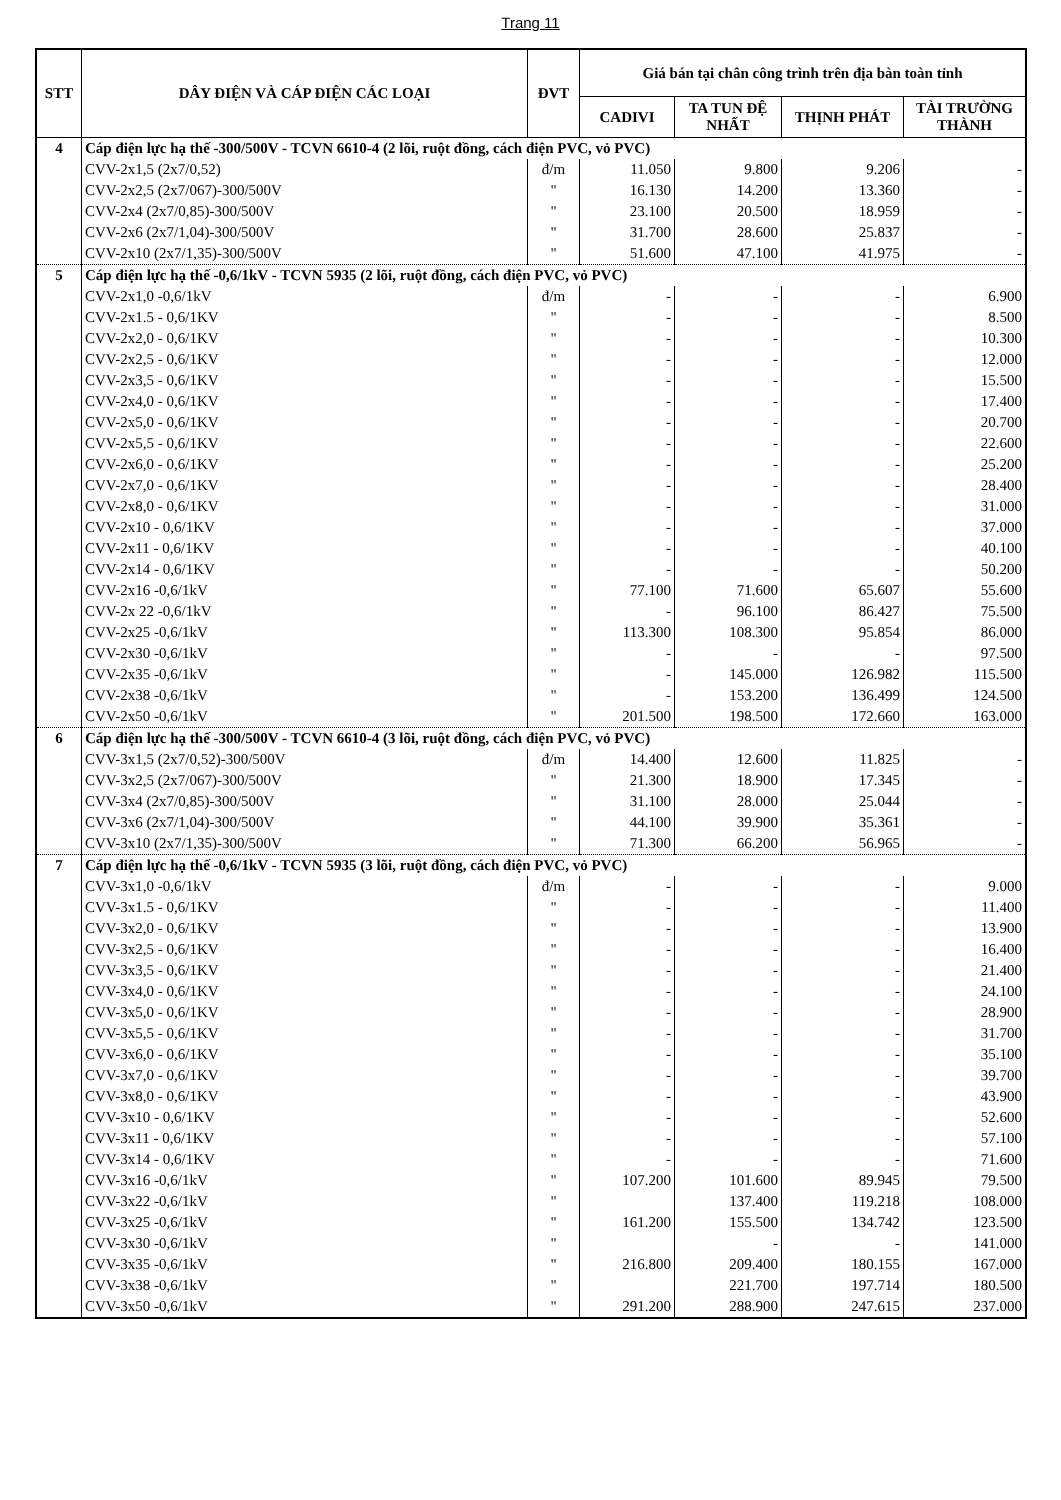Trang 11
| STT | DÂY ĐIỆN VÀ CÁP ĐIỆN CÁC LOẠI | ĐVT | Giá bán tại chân công trình trên địa bàn toàn tỉnh | | | |
| --- | --- | --- | --- | --- | --- | --- |
| | | | CADIVI | TA TUN ĐỆ NHẤT | THỊNH PHÁT | TÀI TRƯỜNG THÀNH |
| 4 | Cáp điện lực hạ thế -300/500V - TCVN 6610-4 (2 lõi, ruột đồng, cách điện PVC, vỏ PVC) | | | | | |
| | CVV-2x1,5 (2x7/0,52) | đ/m | 11.050 | 9.800 | 9.206 | - |
| | CVV-2x2,5 (2x7/067)-300/500V | " | 16.130 | 14.200 | 13.360 | - |
| | CVV-2x4 (2x7/0,85)-300/500V | " | 23.100 | 20.500 | 18.959 | - |
| | CVV-2x6 (2x7/1,04)-300/500V | " | 31.700 | 28.600 | 25.837 | - |
| | CVV-2x10 (2x7/1,35)-300/500V | " | 51.600 | 47.100 | 41.975 | - |
| 5 | Cáp điện lực hạ thế -0,6/1kV - TCVN 5935 (2 lõi, ruột đồng, cách điện PVC, vỏ PVC) | | | | | |
| | CVV-2x1,0 -0,6/1kV | đ/m | - | - | - | 6.900 |
| | CVV-2x1.5 - 0,6/1KV | " | - | - | - | 8.500 |
| | CVV-2x2,0 - 0,6/1KV | " | - | - | - | 10.300 |
| | CVV-2x2,5 - 0,6/1KV | " | - | - | - | 12.000 |
| | CVV-2x3,5 - 0,6/1KV | " | - | - | - | 15.500 |
| | CVV-2x4,0 - 0,6/1KV | " | - | - | - | 17.400 |
| | CVV-2x5,0 - 0,6/1KV | " | - | - | - | 20.700 |
| | CVV-2x5,5 - 0,6/1KV | " | - | - | - | 22.600 |
| | CVV-2x6,0 - 0,6/1KV | " | - | - | - | 25.200 |
| | CVV-2x7,0 - 0,6/1KV | " | - | - | - | 28.400 |
| | CVV-2x8,0 - 0,6/1KV | " | - | - | - | 31.000 |
| | CVV-2x10 - 0,6/1KV | " | - | - | - | 37.000 |
| | CVV-2x11 - 0,6/1KV | " | - | - | - | 40.100 |
| | CVV-2x14 - 0,6/1KV | " | - | - | - | 50.200 |
| | CVV-2x16 -0,6/1kV | " | 77.100 | 71.600 | 65.607 | 55.600 |
| | CVV-2x 22 -0,6/1kV | " | - | 96.100 | 86.427 | 75.500 |
| | CVV-2x25 -0,6/1kV | " | 113.300 | 108.300 | 95.854 | 86.000 |
| | CVV-2x30 -0,6/1kV | " | - | - | - | 97.500 |
| | CVV-2x35 -0,6/1kV | " | - | 145.000 | 126.982 | 115.500 |
| | CVV-2x38 -0,6/1kV | " | - | 153.200 | 136.499 | 124.500 |
| | CVV-2x50 -0,6/1kV | " | 201.500 | 198.500 | 172.660 | 163.000 |
| 6 | Cáp điện lực hạ thế -300/500V - TCVN 6610-4 (3 lõi, ruột đồng, cách điện PVC, vỏ PVC) | | | | | |
| | CVV-3x1,5 (2x7/0,52)-300/500V | đ/m | 14.400 | 12.600 | 11.825 | - |
| | CVV-3x2,5 (2x7/067)-300/500V | " | 21.300 | 18.900 | 17.345 | - |
| | CVV-3x4 (2x7/0,85)-300/500V | " | 31.100 | 28.000 | 25.044 | - |
| | CVV-3x6 (2x7/1,04)-300/500V | " | 44.100 | 39.900 | 35.361 | - |
| | CVV-3x10 (2x7/1,35)-300/500V | " | 71.300 | 66.200 | 56.965 | - |
| 7 | Cáp điện lực hạ thế -0,6/1kV - TCVN 5935 (3 lõi, ruột đồng, cách điện PVC, vỏ PVC) | | | | | |
| | CVV-3x1,0 -0,6/1kV | đ/m | - | - | - | 9.000 |
| | CVV-3x1.5 - 0,6/1KV | " | - | - | - | 11.400 |
| | CVV-3x2,0 - 0,6/1KV | " | - | - | - | 13.900 |
| | CVV-3x2,5 - 0,6/1KV | " | - | - | - | 16.400 |
| | CVV-3x3,5 - 0,6/1KV | " | - | - | - | 21.400 |
| | CVV-3x4,0 - 0,6/1KV | " | - | - | - | 24.100 |
| | CVV-3x5,0 - 0,6/1KV | " | - | - | - | 28.900 |
| | CVV-3x5,5 - 0,6/1KV | " | - | - | - | 31.700 |
| | CVV-3x6,0 - 0,6/1KV | " | - | - | - | 35.100 |
| | CVV-3x7,0 - 0,6/1KV | " | - | - | - | 39.700 |
| | CVV-3x8,0 - 0,6/1KV | " | - | - | - | 43.900 |
| | CVV-3x10 - 0,6/1KV | " | - | - | - | 52.600 |
| | CVV-3x11 - 0,6/1KV | " | - | - | - | 57.100 |
| | CVV-3x14 - 0,6/1KV | " | - | - | - | 71.600 |
| | CVV-3x16 -0,6/1kV | " | 107.200 | 101.600 | 89.945 | 79.500 |
| | CVV-3x22 -0,6/1kV | " | | 137.400 | 119.218 | 108.000 |
| | CVV-3x25 -0,6/1kV | " | 161.200 | 155.500 | 134.742 | 123.500 |
| | CVV-3x30 -0,6/1kV | " | | - | - | 141.000 |
| | CVV-3x35 -0,6/1kV | " | 216.800 | 209.400 | 180.155 | 167.000 |
| | CVV-3x38 -0,6/1kV | " | | 221.700 | 197.714 | 180.500 |
| | CVV-3x50 -0,6/1kV | " | 291.200 | 288.900 | 247.615 | 237.000 |